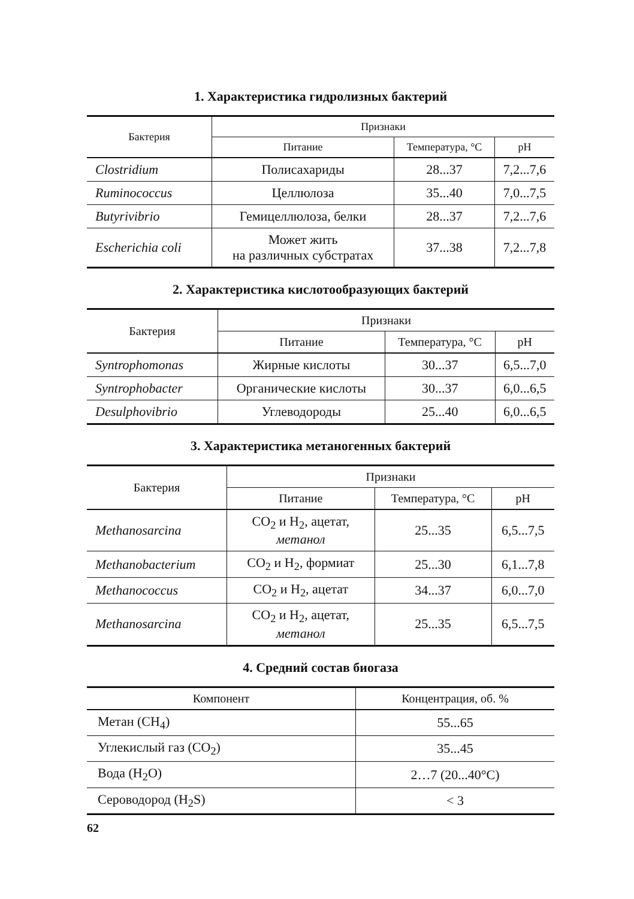1. Характеристика гидролизных бактерий
| Бактерия | Признаки | | |
| --- | --- | --- | --- |
| | Питание | Температура, °С | pH |
| Clostridium | Полисахариды | 28...37 | 7,2...7,6 |
| Ruminococcus | Целлюлоза | 35...40 | 7,0...7,5 |
| Butyrivibrio | Гемицеллюлоза, белки | 28...37 | 7,2...7,6 |
| Escherichia coli | Может жить на различных субстратах | 37...38 | 7,2...7,8 |
2. Характеристика кислотообразующих бактерий
| Бактерия | Признаки | | |
| --- | --- | --- | --- |
| | Питание | Температура, °С | pH |
| Syntrophomonas | Жирные кислоты | 30...37 | 6,5...7,0 |
| Syntrophobacter | Органические кислоты | 30...37 | 6,0...6,5 |
| Desulphovibrio | Углеводороды | 25...40 | 6,0...6,5 |
3. Характеристика метаногенных бактерий
| Бактерия | Признаки | | |
| --- | --- | --- | --- |
| | Питание | Температура, °С | pH |
| Methanosarcina | CO<sub>2</sub> и H<sub>2</sub>, ацетат, метанол | 25...35 | 6,5...7,5 |
| Methanobacterium | CO<sub>2</sub> и H<sub>2</sub>, формиат | 25...30 | 6,1...7,8 |
| Methanococcus | CO<sub>2</sub> и H<sub>2</sub>, ацетат | 34...37 | 6,0...7,0 |
| Methanosarcina | CO<sub>2</sub> и H<sub>2</sub>, ацетат, метанол | 25...35 | 6,5...7,5 |
4. Средний состав биогаза
| Компонент | Концентрация, об. % |
| --- | --- |
| Метан (CH<sub>4</sub>) | 55...65 |
| Углекислый газ (CO<sub>2</sub>) | 35...45 |
| Вода (H<sub>2</sub>O) | 2…7 (20...40°С) |
| Сероводород (H<sub>2</sub>S) | < 3 |
62